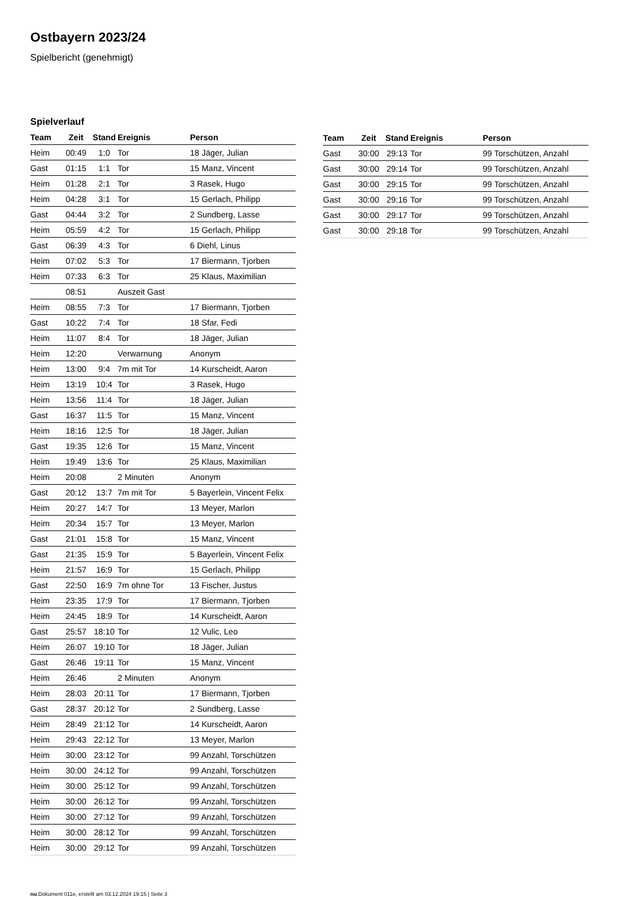Ostbayern 2023/24
Spielbericht (genehmigt)
Spielverlauf
| Team | Zeit | Stand | Ereignis | Person |
| --- | --- | --- | --- | --- |
| Heim | 00:49 | 1:0 | Tor | 18 Jäger, Julian |
| Gast | 01:15 | 1:1 | Tor | 15 Manz, Vincent |
| Heim | 01:28 | 2:1 | Tor | 3 Rasek, Hugo |
| Heim | 04:28 | 3:1 | Tor | 15 Gerlach, Philipp |
| Gast | 04:44 | 3:2 | Tor | 2 Sundberg, Lasse |
| Heim | 05:59 | 4:2 | Tor | 15 Gerlach, Philipp |
| Gast | 06:39 | 4:3 | Tor | 6 Diehl, Linus |
| Heim | 07:02 | 5:3 | Tor | 17 Biermann, Tjorben |
| Heim | 07:33 | 6:3 | Tor | 25 Klaus, Maximilian |
| | 08:51 | | Auszeit Gast | |
| Heim | 08:55 | 7:3 | Tor | 17 Biermann, Tjorben |
| Gast | 10:22 | 7:4 | Tor | 18 Sfar, Fedi |
| Heim | 11:07 | 8:4 | Tor | 18 Jäger, Julian |
| Heim | 12:20 | | Verwarnung | Anonym |
| Heim | 13:00 | 9:4 | 7m mit Tor | 14 Kurscheidt, Aaron |
| Heim | 13:19 | 10:4 | Tor | 3 Rasek, Hugo |
| Heim | 13:56 | 11:4 | Tor | 18 Jäger, Julian |
| Gast | 16:37 | 11:5 | Tor | 15 Manz, Vincent |
| Heim | 18:16 | 12:5 | Tor | 18 Jäger, Julian |
| Gast | 19:35 | 12:6 | Tor | 15 Manz, Vincent |
| Heim | 19:49 | 13:6 | Tor | 25 Klaus, Maximilian |
| Heim | 20:08 | | 2 Minuten | Anonym |
| Gast | 20:12 | 13:7 | 7m mit Tor | 5 Bayerlein, Vincent Felix |
| Heim | 20:27 | 14:7 | Tor | 13 Meyer, Marlon |
| Heim | 20:34 | 15:7 | Tor | 13 Meyer, Marlon |
| Gast | 21:01 | 15:8 | Tor | 15 Manz, Vincent |
| Gast | 21:35 | 15:9 | Tor | 5 Bayerlein, Vincent Felix |
| Heim | 21:57 | 16:9 | Tor | 15 Gerlach, Philipp |
| Gast | 22:50 | 16:9 | 7m ohne Tor | 13 Fischer, Justus |
| Heim | 23:35 | 17:9 | Tor | 17 Biermann, Tjorben |
| Heim | 24:45 | 18:9 | Tor | 14 Kurscheidt, Aaron |
| Gast | 25:57 | 18:10 | Tor | 12 Vulic, Leo |
| Heim | 26:07 | 19:10 | Tor | 18 Jäger, Julian |
| Gast | 26:46 | 19:11 | Tor | 15 Manz, Vincent |
| Heim | 26:46 | | 2 Minuten | Anonym |
| Heim | 28:03 | 20:11 | Tor | 17 Biermann, Tjorben |
| Gast | 28:37 | 20:12 | Tor | 2 Sundberg, Lasse |
| Heim | 28:49 | 21:12 | Tor | 14 Kurscheidt, Aaron |
| Heim | 29:43 | 22:12 | Tor | 13 Meyer, Marlon |
| Heim | 30:00 | 23:12 | Tor | 99 Anzahl, Torschützen |
| Heim | 30:00 | 24:12 | Tor | 99 Anzahl, Torschützen |
| Heim | 30:00 | 25:12 | Tor | 99 Anzahl, Torschützen |
| Heim | 30:00 | 26:12 | Tor | 99 Anzahl, Torschützen |
| Heim | 30:00 | 27:12 | Tor | 99 Anzahl, Torschützen |
| Heim | 30:00 | 28:12 | Tor | 99 Anzahl, Torschützen |
| Heim | 30:00 | 29:12 | Tor | 99 Anzahl, Torschützen |
| Team | Zeit | Stand | Ereignis | Person |
| --- | --- | --- | --- | --- |
| Gast | 30:00 | 29:13 | Tor | 99 Torschützen, Anzahl |
| Gast | 30:00 | 29:14 | Tor | 99 Torschützen, Anzahl |
| Gast | 30:00 | 29:15 | Tor | 99 Torschützen, Anzahl |
| Gast | 30:00 | 29:16 | Tor | 99 Torschützen, Anzahl |
| Gast | 30:00 | 29:17 | Tor | 99 Torschützen, Anzahl |
| Gast | 30:00 | 29:18 | Tor | 99 Torschützen, Anzahl |
nu.Dokument 011e, erstellt am 03.12.2024 19:15 | Seite 3